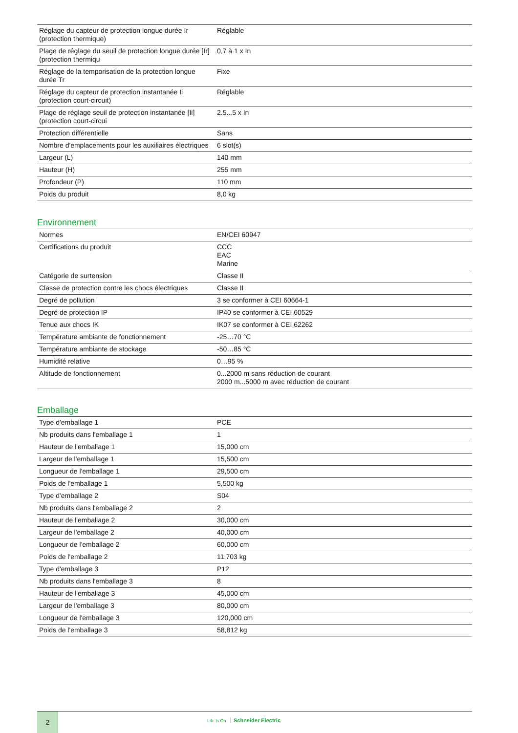| Réglage du capteur de protection longue durée Ir (protection thermique) | Réglable |
| Plage de réglage du seuil de protection longue durée [Ir] (protection thermiqu | 0,7 à 1 x In |
| Réglage de la temporisation de la protection longue durée Tr | Fixe |
| Réglage du capteur de protection instantanée Ii (protection court-circuit) | Réglable |
| Plage de réglage seuil de protection instantanée [Ii] (protection court-circui | 2.5...5 x In |
| Protection différentielle | Sans |
| Nombre d'emplacements pour les auxiliaires électriques | 6 slot(s) |
| Largeur (L) | 140 mm |
| Hauteur (H) | 255 mm |
| Profondeur (P) | 110 mm |
| Poids du produit | 8,0 kg |
Environnement
| Normes | EN/CEI 60947 |
| Certifications du produit | CCC EAC Marine |
| Catégorie de surtension | Classe II |
| Classe de protection contre les chocs électriques | Classe II |
| Degré de pollution | 3 se conformer à CEI 60664-1 |
| Degré de protection IP | IP40 se conformer à CEI 60529 |
| Tenue aux chocs IK | IK07 se conformer à CEI 62262 |
| Température ambiante de fonctionnement | -25…70 °C |
| Température ambiante de stockage | -50…85 °C |
| Humidité relative | 0…95 % |
| Altitude de fonctionnement | 0...2000 m sans réduction de courant 2000 m...5000 m avec réduction de courant |
Emballage
| Type d'emballage 1 | PCE |
| Nb produits dans l'emballage 1 | 1 |
| Hauteur de l'emballage 1 | 15,000 cm |
| Largeur de l'emballage 1 | 15,500 cm |
| Longueur de l'emballage 1 | 29,500 cm |
| Poids de l'emballage 1 | 5,500 kg |
| Type d'emballage 2 | S04 |
| Nb produits dans l'emballage 2 | 2 |
| Hauteur de l'emballage 2 | 30,000 cm |
| Largeur de l'emballage 2 | 40,000 cm |
| Longueur de l'emballage 2 | 60,000 cm |
| Poids de l'emballage 2 | 11,703 kg |
| Type d'emballage 3 | P12 |
| Nb produits dans l'emballage 3 | 8 |
| Hauteur de l'emballage 3 | 45,000 cm |
| Largeur de l'emballage 3 | 80,000 cm |
| Longueur de l'emballage 3 | 120,000 cm |
| Poids de l'emballage 3 | 58,812 kg |
2
Life Is On Schneider Electric